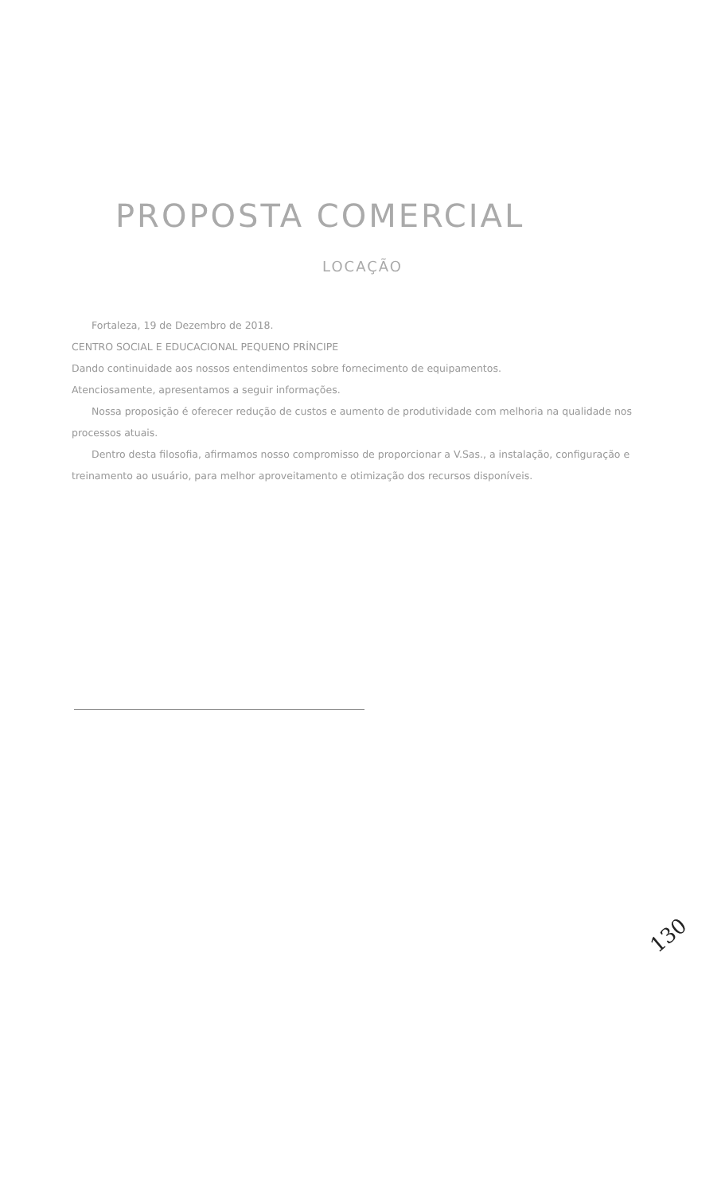PROPOSTA COMERCIAL
LOCAÇÃO
Fortaleza, 19 de Dezembro de 2018.
CENTRO SOCIAL E EDUCACIONAL PEQUENO PRÍNCIPE
Dando continuidade aos nossos entendimentos sobre fornecimento de equipamentos.
Atenciosamente, apresentamos a seguir informações.
Nossa proposição é oferecer redução de custos e aumento de produtividade com melhoria na qualidade nos processos atuais.
Dentro desta filosofia, afirmamos nosso compromisso de proporcionar a V.Sas., a instalação, configuração e treinamento ao usuário, para melhor aproveitamento e otimização dos recursos disponíveis.
130